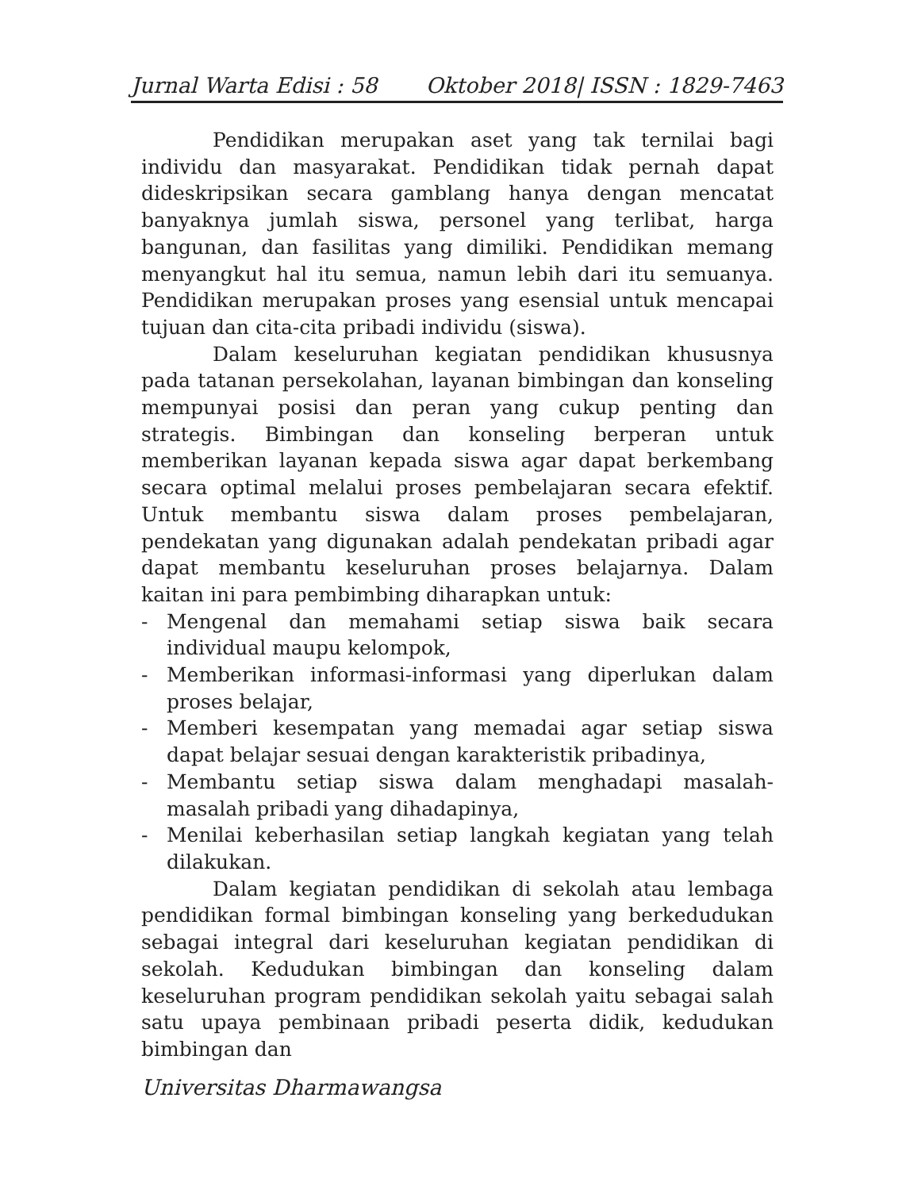Jurnal Warta Edisi : 58 Oktober 2018| ISSN : 1829-7463
Pendidikan merupakan aset yang tak ternilai bagi individu dan masyarakat. Pendidikan tidak pernah dapat dideskripsikan secara gamblang hanya dengan mencatat banyaknya jumlah siswa, personel yang terlibat, harga bangunan, dan fasilitas yang dimiliki. Pendidikan memang menyangkut hal itu semua, namun lebih dari itu semuanya. Pendidikan merupakan proses yang esensial untuk mencapai tujuan dan cita-cita pribadi individu (siswa).
Dalam keseluruhan kegiatan pendidikan khususnya pada tatanan persekolahan, layanan bimbingan dan konseling mempunyai posisi dan peran yang cukup penting dan strategis. Bimbingan dan konseling berperan untuk memberikan layanan kepada siswa agar dapat berkembang secara optimal melalui proses pembelajaran secara efektif. Untuk membantu siswa dalam proses pembelajaran, pendekatan yang digunakan adalah pendekatan pribadi agar dapat membantu keseluruhan proses belajarnya. Dalam kaitan ini para pembimbing diharapkan untuk:
- Mengenal dan memahami setiap siswa baik secara individual maupu kelompok,
- Memberikan informasi-informasi yang diperlukan dalam proses belajar,
- Memberi kesempatan yang memadai agar setiap siswa dapat belajar sesuai dengan karakteristik pribadinya,
- Membantu setiap siswa dalam menghadapi masalah-masalah pribadi yang dihadapinya,
- Menilai keberhasilan setiap langkah kegiatan yang telah dilakukan.
Dalam kegiatan pendidikan di sekolah atau lembaga pendidikan formal bimbingan konseling yang berkedudukan sebagai integral dari keseluruhan kegiatan pendidikan di sekolah. Kedudukan bimbingan dan konseling dalam keseluruhan program pendidikan sekolah yaitu sebagai salah satu upaya pembinaan pribadi peserta didik, kedudukan bimbingan dan
Universitas Dharmawangsa